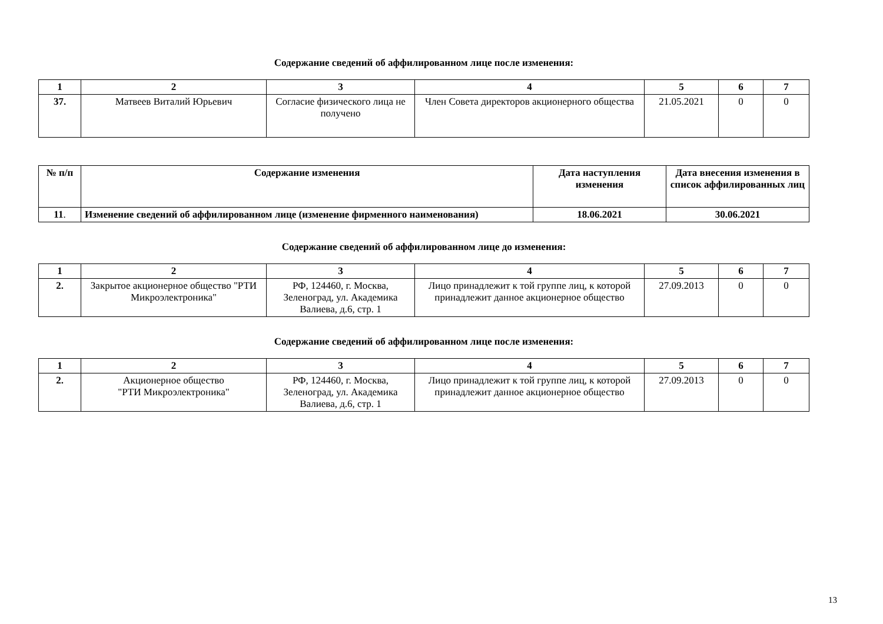Содержание сведений об аффилированном лице после изменения:
| 1 | 2 | 3 | 4 | 5 | 6 | 7 |
| --- | --- | --- | --- | --- | --- | --- |
| 37. | Матвеев Виталий Юрьевич | Согласие физического лица не получено | Член Совета директоров акционерного общества | 21.05.2021 | 0 | 0 |
| № п/п | Содержание изменения | Дата наступления изменения | Дата внесения изменения в список аффилированных лиц |
| --- | --- | --- | --- |
| 11 . | Изменение сведений об аффилированном лице (изменение фирменного наименования) | 18.06.2021 | 30.06.2021 |
Содержание сведений об аффилированном лице до изменения:
| 1 | 2 | 3 | 4 | 5 | 6 | 7 |
| --- | --- | --- | --- | --- | --- | --- |
| 2. | Закрытое акционерное общество "РТИ Микроэлектроника" | РФ, 124460, г. Москва, Зеленоград, ул. Академика Валиева, д.6, стр. 1 | Лицо принадлежит к той группе лиц, к которой принадлежит данное акционерное общество | 27.09.2013 | 0 | 0 |
Содержание сведений об аффилированном лице после изменения:
| 1 | 2 | 3 | 4 | 5 | 6 | 7 |
| --- | --- | --- | --- | --- | --- | --- |
| 2. | Акционерное общество "РТИ Микроэлектроника" | РФ, 124460, г. Москва, Зеленоград, ул. Академика Валиева, д.6, стр. 1 | Лицо принадлежит к той группе лиц, к которой принадлежит данное акционерное общество | 27.09.2013 | 0 | 0 |
13